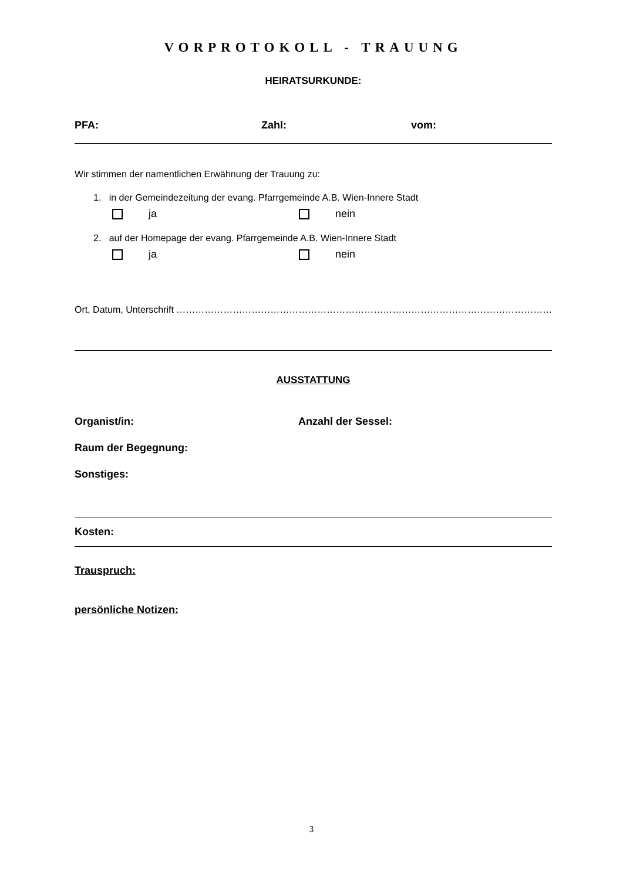VORPROTOKOLL - TRAUUNG
HEIRATSURKUNDE:
PFA: Zahl: vom:
Wir stimmen der namentlichen Erwähnung der Trauung zu:
1. in der Gemeindezeitung der evang. Pfarrgemeinde A.B. Wien-Innere Stadt
ja nein
2. auf der Homepage der evang. Pfarrgemeinde A.B. Wien-Innere Stadt
ja nein
Ort, Datum, Unterschrift ………………………………………………………………………………………………………………….
AUSSTATTUNG
Organist/in: Anzahl der Sessel:
Raum der Begegnung:
Sonstiges:
Kosten:
Trauspruch:
persönliche Notizen:
3